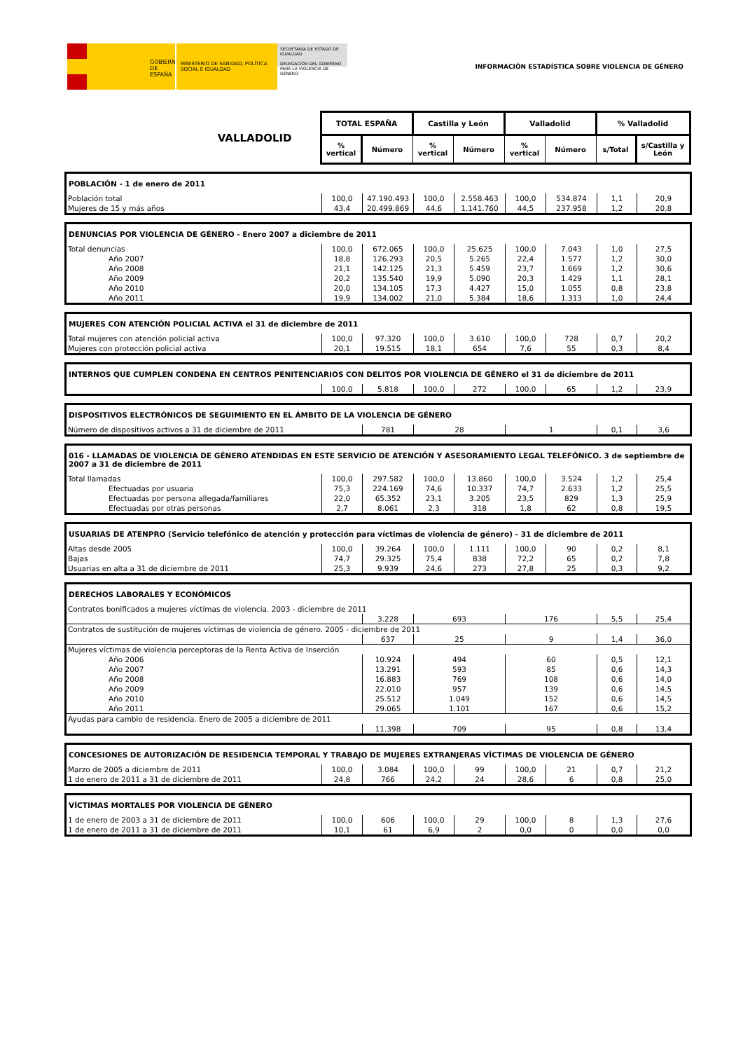GOBIERNO DE ESPAÑA
MINISTERIO DE SANIDAD, POLÍTICA SOCIAL E IGUALDAD
SECRETARÍA DE ESTADO DE IGUALDAD
DELEGACIÓN DEL GOBIERNO PARA LA VIOLENCIA DE GÉNERO
INFORMACIÓN ESTADÍSTICA SOBRE VIOLENCIA DE GÉNERO
| VALLADOLID | TOTAL ESPAÑA | | Castilla y León | | Valladolid | | % Valladolid | |
| | % vertical | Número | % vertical | Número | % vertical | Número | s/Total | s/Castilla y León |
| POBLACIÓN - 1 de enero de 2011 | | | | | | | | |
| Población total | 100,0 | 47.190.493 | 100,0 | 2.558.463 | 100,0 | 534.874 | 1,1 | 20,9 |
| Mujeres de 15 y más años | 43,4 | 20.499.869 | 44,6 | 1.141.760 | 44,5 | 237.958 | 1,2 | 20,8 |
| DENUNCIAS POR VIOLENCIA DE GÉNERO - Enero 2007 a diciembre de 2011 | | | | | | | | |
| Total denuncias | 100,0 | 672.065 | 100,0 | 25.625 | 100,0 | 7.043 | 1,0 | 27,5 |
| Año 2007 | 18,8 | 126.293 | 20,5 | 5.265 | 22,4 | 1.577 | 1,2 | 30,0 |
| Año 2008 | 21,1 | 142.125 | 21,3 | 5.459 | 23,7 | 1.669 | 1,2 | 30,6 |
| Año 2009 | 20,2 | 135.540 | 19,9 | 5.090 | 20,3 | 1.429 | 1,1 | 28,1 |
| Año 2010 | 20,0 | 134.105 | 17,3 | 4.427 | 15,0 | 1.055 | 0,8 | 23,8 |
| Año 2011 | 19,9 | 134.002 | 21,0 | 5.384 | 18,6 | 1.313 | 1,0 | 24,4 |
| MUJERES CON ATENCIÓN POLICIAL ACTIVA el 31 de diciembre de 2011 | | | | | | | | |
| Total mujeres con atención policial activa | 100,0 | 97.320 | 100,0 | 3.610 | 100,0 | 728 | 0,7 | 20,2 |
| Mujeres con protección policial activa | 20,1 | 19.515 | 18,1 | 654 | 7,6 | 55 | 0,3 | 8,4 |
| INTERNOS QUE CUMPLEN CONDENA EN CENTROS PENITENCIARIOS CON DELITOS POR VIOLENCIA DE GÉNERO el 31 de diciembre de 2011 | | | | | | | | |
| | 100,0 | 5.818 | 100,0 | 272 | 100,0 | 65 | 1,2 | 23,9 |
| DISPOSITIVOS ELECTRÓNICOS DE SEGUIMIENTO EN EL ÁMBITO DE LA VIOLENCIA DE GÉNERO | | | | | | | | |
| Número de dispositivos activos a 31 de diciembre de 2011 | | 781 | 28 | | 1 | | 0,1 | 3,6 |
| 016 - LLAMADAS DE VIOLENCIA DE GÉNERO ATENDIDAS EN ESTE SERVICIO DE ATENCIÓN Y ASESORAMIENTO LEGAL TELEFÓNICO. 3 de septiembre de 2007 a 31 de diciembre de 2011 | | | | | | | | |
| Total llamadas | 100,0 | 297.582 | 100,0 | 13.860 | 100,0 | 3.524 | 1,2 | 25,4 |
| Efectuadas por usuaria | 75,3 | 224.169 | 74,6 | 10.337 | 74,7 | 2.633 | 1,2 | 25,5 |
| Efectuadas por persona allegada/familiares | 22,0 | 65.352 | 23,1 | 3.205 | 23,5 | 829 | 1,3 | 25,9 |
| Efectuadas por otras personas | 2,7 | 8.061 | 2,3 | 318 | 1,8 | 62 | 0,8 | 19,5 |
| USUARIAS DE ATENPRO (Servicio telefónico de atención y protección para víctimas de violencia de género) - 31 de diciembre de 2011 | | | | | | | | |
| Altas desde 2005 | 100,0 | 39.264 | 100,0 | 1.111 | 100,0 | 90 | 0,2 | 8,1 |
| Bajas | 74,7 | 29.325 | 75,4 | 838 | 72,2 | 65 | 0,2 | 7,8 |
| Usuarias en alta a 31 de diciembre de 2011 | 25,3 | 9.939 | 24,6 | 273 | 27,8 | 25 | 0,3 | 9,2 |
| DERECHOS LABORALES Y ECONÓMICOS | | | | | | | | |
| Contratos bonificados a mujeres víctimas de violencia. 2003 - diciembre de 2011 | | | | | | | | |
| | | 3.228 | 693 | | 176 | | 5,5 | 25,4 |
| Contratos de sustitución de mujeres víctimas de violencia de género. 2005 - diciembre de 2011 | | | | | | | | |
| | | 637 | 25 | | 9 | | 1,4 | 36,0 |
| Mujeres víctimas de violencia perceptoras de la Renta Activa de Inserción | | | | | | | | |
| Año 2006 | | 10.924 | 494 | | 60 | | 0,5 | 12,1 |
| Año 2007 | | 13.291 | 593 | | 85 | | 0,6 | 14,3 |
| Año 2008 | | 16.883 | 769 | | 108 | | 0,6 | 14,0 |
| Año 2009 | | 22.010 | 957 | | 139 | | 0,6 | 14,5 |
| Año 2010 | | 25.512 | 1.049 | | 152 | | 0,6 | 14,5 |
| Año 2011 | | 29.065 | 1.101 | | 167 | | 0,6 | 15,2 |
| Ayudas para cambio de residencia. Enero de 2005 a diciembre de 2011 | | | | | | | | |
| | | 11.398 | 709 | | 95 | | 0,8 | 13,4 |
| CONCESIONES DE AUTORIZACIÓN DE RESIDENCIA TEMPORAL Y TRABAJO DE MUJERES EXTRANJERAS VÍCTIMAS DE VIOLENCIA DE GÉNERO | | | | | | | | |
| Marzo de 2005 a diciembre de 2011 | 100,0 | 3.084 | 100,0 | 99 | 100,0 | 21 | 0,7 | 21,2 |
| 1 de enero de 2011 a 31 de diciembre de 2011 | 24,8 | 766 | 24,2 | 24 | 28,6 | 6 | 0,8 | 25,0 |
| VÍCTIMAS MORTALES POR VIOLENCIA DE GÉNERO | | | | | | | | |
| 1 de enero de 2003 a 31 de diciembre de 2011 | 100,0 | 606 | 100,0 | 29 | 100,0 | 8 | 1,3 | 27,6 |
| 1 de enero de 2011 a 31 de diciembre de 2011 | 10,1 | 61 | 6,9 | 2 | 0,0 | 0 | 0,0 | 0,0 |